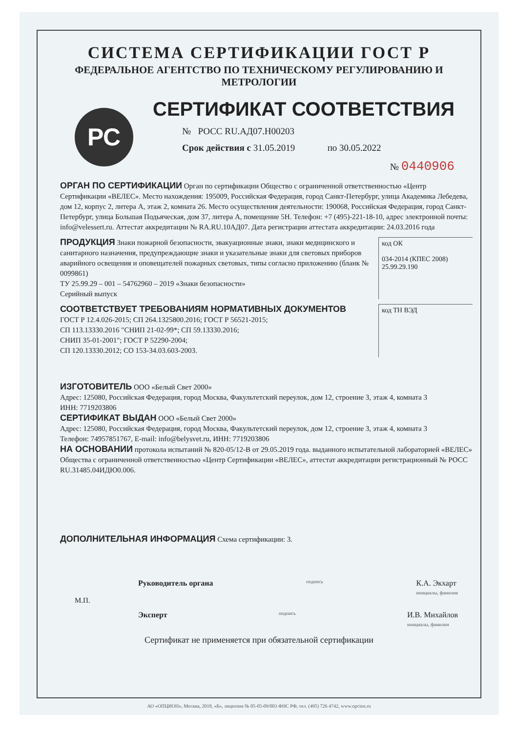СИСТЕМА СЕРТИФИКАЦИИ ГОСТ Р
ФЕДЕРАЛЬНОЕ АГЕНТСТВО ПО ТЕХНИЧЕСКОМУ РЕГУЛИРОВАНИЮ И МЕТРОЛОГИИ
РС
СЕРТИФИКАТ СООТВЕТСТВИЯ
№ РОСС RU.АД07.Н00203
Срок действия с 31.05.2019 по 30.05.2022
№ 0440906
ОРГАН ПО СЕРТИФИКАЦИИ Орган по сертификации Общество с ограниченной ответственностью «Центр Сертификации «ВЕЛЕС». Место нахождения: 195009, Российская Федерация, город Санкт-Петербург, улица Академика Лебедева, дом 12, корпус 2, литера А, этаж 2, комната 26. Место осуществления деятельности: 190068, Российская Федерация, город Санкт-Петербург, улица Большая Подьяческая, дом 37, литера А, помещение 5Н. Телефон: +7 (495)-221-18-10, адрес электронной почты: info@velessert.ru. Аттестат аккредитации № RA.RU.10АД07. Дата регистрации аттестата аккредитации: 24.03.2016 года
ПРОДУКЦИЯ Знаки пожарной безопасности, эвакуационные знаки, знаки медицинского и санитарного назначения, предупреждающие знаки и указательные знаки для световых приборов аварийного освещения и оповещателей пожарных световых, типы согласно приложению (бланк № 0099861)
ТУ 25.99.29 – 001 – 54762960 – 2019 «Знаки безопасности»
Серийный выпуск
код ОК
034-2014 (КПЕС 2008)
25.99.29.190
СООТВЕТСТВУЕТ ТРЕБОВАНИЯМ НОРМАТИВНЫХ ДОКУМЕНТОВ
ГОСТ Р 12.4.026-2015; СП 264.1325800.2016; ГОСТ Р 56521-2015;
СП 113.13330.2016 "СНИП 21-02-99*; СП 59.13330.2016;
СНИП 35-01-2001"; ГОСТ Р 52290-2004;
СП 120.13330.2012; СО 153-34.03.603-2003.
код ТН ВЭД
ИЗГОТОВИТЕЛЬ ООО «Белый Свет 2000»
Адрес: 125080, Российская Федерация, город Москва, Факультетский переулок, дом 12, строение 3, этаж 4, комната 3
ИНН: 7719203806
СЕРТИФИКАТ ВЫДАН ООО «Белый Свет 2000»
Адрес: 125080, Российская Федерация, город Москва, Факультетский переулок, дом 12, строение 3, этаж 4, комната 3
Телефон: 74957851767, E-mail: info@belysvet.ru, ИНН: 7719203806
НА ОСНОВАНИИ протокола испытаний № 820-05/12-В от 29.05.2019 года. выданного испытательной лабораторией «ВЕЛЕС» Общества с ограниченной ответственностью «Центр Сертификации «ВЕЛЕС», аттестат аккредитации регистрационный № РОСС RU.31485.04ИДЮ0.006.
ДОПОЛНИТЕЛЬНАЯ ИНФОРМАЦИЯ Схема сертификации: 3.
Руководитель органа подпись К.А. Экхарт
инициалы, фамилия
М.П.
Эксперт подпись И.В. Михайлов
инициалы, фамилия
Сертификат не применяется при обязательной сертификации
АО «ОПЦИОН», Москва, 2018, «Б», лицензия № 05-05-09/003 ФНС РФ, тел. (495) 726 4742, www.opcion.ru